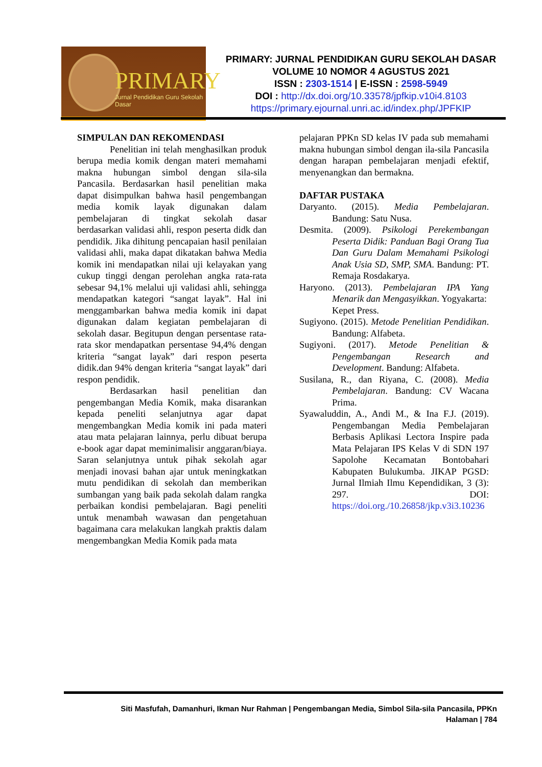PRIMARY
Jurnal Pendidikan Guru Sekolah Dasar
PRIMARY: JURNAL PENDIDIKAN GURU SEKOLAH DASAR
VOLUME 10 NOMOR 4 AGUSTUS 2021
ISSN : 2303-1514 | E-ISSN : 2598-5949
DOI : http://dx.doi.org/10.33578/jpfkip.v10i4.8103
https://primary.ejournal.unri.ac.id/index.php/JPFKIP
SIMPULAN DAN REKOMENDASI
Penelitian ini telah menghasilkan produk berupa media komik dengan materi memahami makna hubungan simbol dengan sila-sila Pancasila. Berdasarkan hasil penelitian maka dapat disimpulkan bahwa hasil pengembangan media komik layak digunakan dalam pembelajaran di tingkat sekolah dasar berdasarkan validasi ahli, respon peserta didk dan pendidik. Jika dihitung pencapaian hasil penilaian validasi ahli, maka dapat dikatakan bahwa Media komik ini mendapatkan nilai uji kelayakan yang cukup tinggi dengan perolehan angka rata-rata sebesar 94,1% melalui uji validasi ahli, sehingga mendapatkan kategori “sangat layak”. Hal ini menggambarkan bahwa media komik ini dapat digunakan dalam kegiatan pembelajaran di sekolah dasar. Begitupun dengan persentase rata-rata skor mendapatkan persentase 94,4% dengan kriteria “sangat layak” dari respon peserta didik.dan 94% dengan kriteria “sangat layak” dari respon pendidik.
Berdasarkan hasil penelitian dan pengembangan Media Komik, maka disarankan kepada peneliti selanjutnya agar dapat mengembangkan Media komik ini pada materi atau mata pelajaran lainnya, perlu dibuat berupa e-book agar dapat meminimalisir anggaran/biaya. Saran selanjutnya untuk pihak sekolah agar menjadi inovasi bahan ajar untuk meningkatkan mutu pendidikan di sekolah dan memberikan sumbangan yang baik pada sekolah dalam rangka perbaikan kondisi pembelajaran. Bagi peneliti untuk menambah wawasan dan pengetahuan bagaimana cara melakukan langkah praktis dalam mengembangkan Media Komik pada mata
pelajaran PPKn SD kelas IV pada sub memahami makna hubungan simbol dengan ila-sila Pancasila dengan harapan pembelajaran menjadi efektif, menyenangkan dan bermakna.
DAFTAR PUSTAKA
Daryanto. (2015). Media Pembelajaran. Bandung: Satu Nusa.
Desmita. (2009). Psikologi Perekembangan Peserta Didik: Panduan Bagi Orang Tua Dan Guru Dalam Memahami Psikologi Anak Usia SD, SMP, SMA. Bandung: PT. Remaja Rosdakarya.
Haryono. (2013). Pembelajaran IPA Yang Menarik dan Mengasyikkan. Yogyakarta:
Kepet Press.
Sugiyono. (2015). Metode Penelitian Pendidikan. Bandung: Alfabeta.
Sugiyoni. (2017). Metode Penelitian & Pengembangan Research and Development. Bandung: Alfabeta.
Susilana, R., dan Riyana, C. (2008). Media Pembelajaran. Bandung: CV Wacana Prima.
Syawaluddin, A., Andi M., & Ina F.J. (2019). Pengembangan Media Pembelajaran Berbasis Aplikasi Lectora Inspire pada Mata Pelajaran IPS Kelas V di SDN 197 Sapolohe Kecamatan Bontobahari Kabupaten Bulukumba. JIKAP PGSD: Jurnal Ilmiah Ilmu Kependidikan, 3 (3): 297. DOI: https://doi.org./10.26858/jkp.v3i3.10236
Siti Masfufah, Damanhuri, Ikman Nur Rahman | Pengembangan Media, Simbol Sila-sila Pancasila, PPKn
Halaman | 784